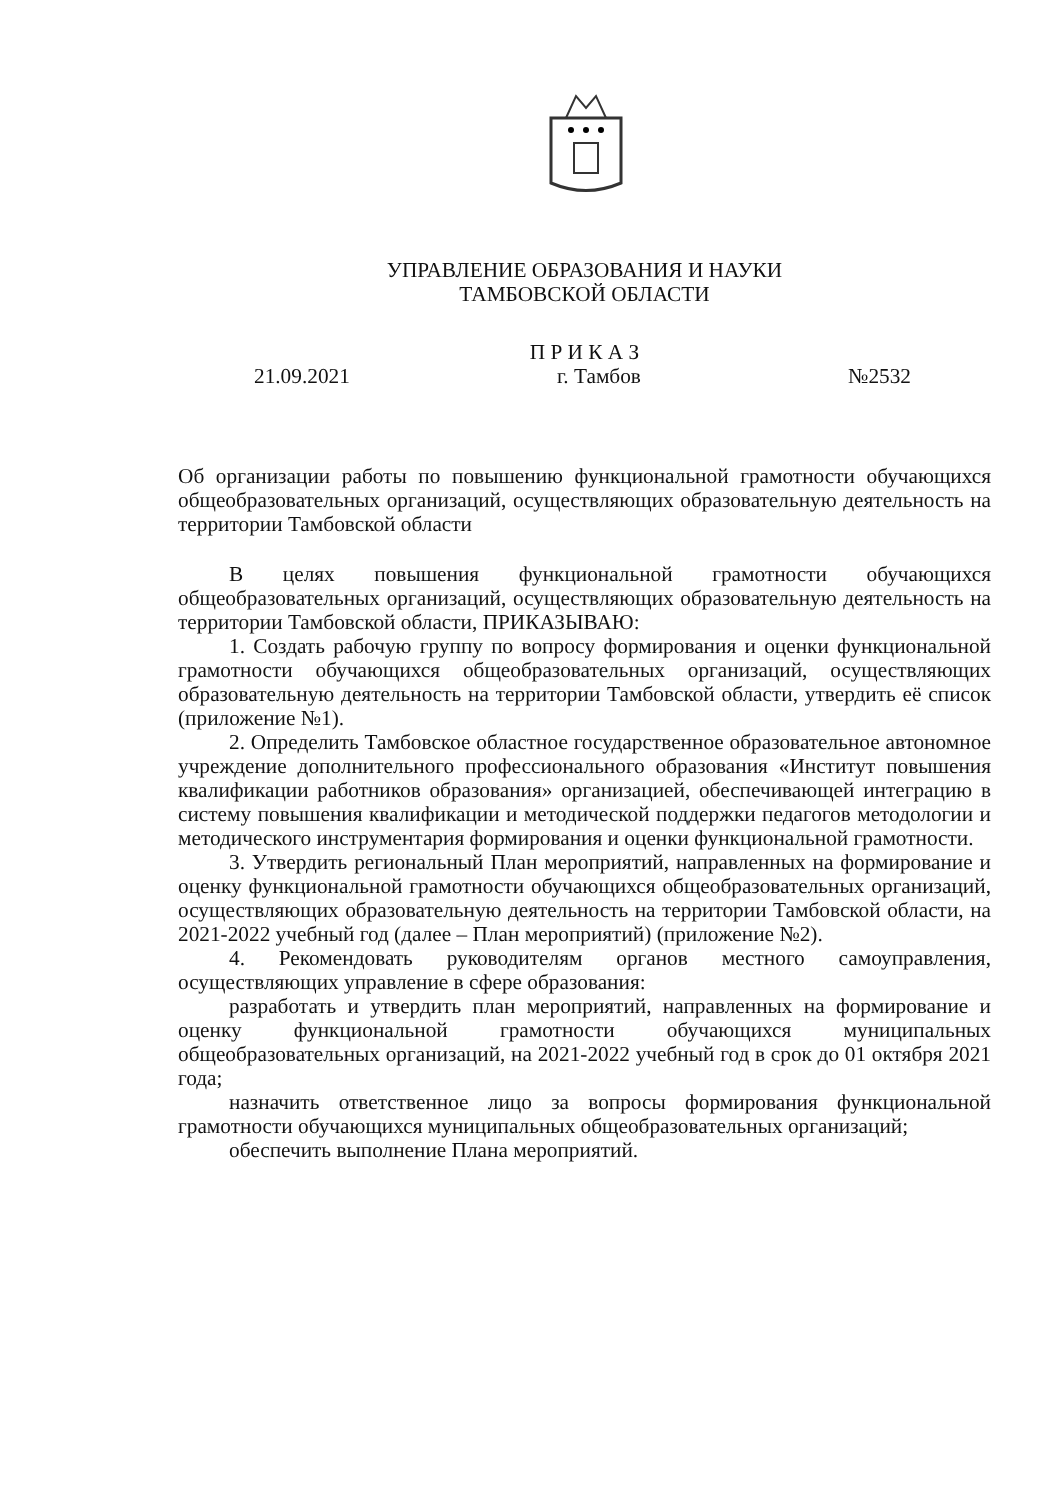УПРАВЛЕНИЕ ОБРАЗОВАНИЯ И НАУКИ
ТАМБОВСКОЙ ОБЛАСТИ
П Р И К А З
21.09.2021 г. Тамбов №2532
Об организации работы по повышению функциональной грамотности обучающихся общеобразовательных организаций, осуществляющих образовательную деятельность на территории Тамбовской области
В целях повышения функциональной грамотности обучающихся общеобразовательных организаций, осуществляющих образовательную деятельность на территории Тамбовской области, ПРИКАЗЫВАЮ:
1. Создать рабочую группу по вопросу формирования и оценки функциональной грамотности обучающихся общеобразовательных организаций, осуществляющих образовательную деятельность на территории Тамбовской области, утвердить её список (приложение №1).
2. Определить Тамбовское областное государственное образовательное автономное учреждение дополнительного профессионального образования «Институт повышения квалификации работников образования» организацией, обеспечивающей интеграцию в систему повышения квалификации и методической поддержки педагогов методологии и методического инструментария формирования и оценки функциональной грамотности.
3. Утвердить региональный План мероприятий, направленных на формирование и оценку функциональной грамотности обучающихся общеобразовательных организаций, осуществляющих образовательную деятельность на территории Тамбовской области, на 2021-2022 учебный год (далее – План мероприятий) (приложение №2).
4. Рекомендовать руководителям органов местного самоуправления, осуществляющих управление в сфере образования:
разработать и утвердить план мероприятий, направленных на формирование и оценку функциональной грамотности обучающихся муниципальных общеобразовательных организаций, на 2021-2022 учебный год в срок до 01 октября 2021 года;
назначить ответственное лицо за вопросы формирования функциональной грамотности обучающихся муниципальных общеобразовательных организаций;
обеспечить выполнение Плана мероприятий.